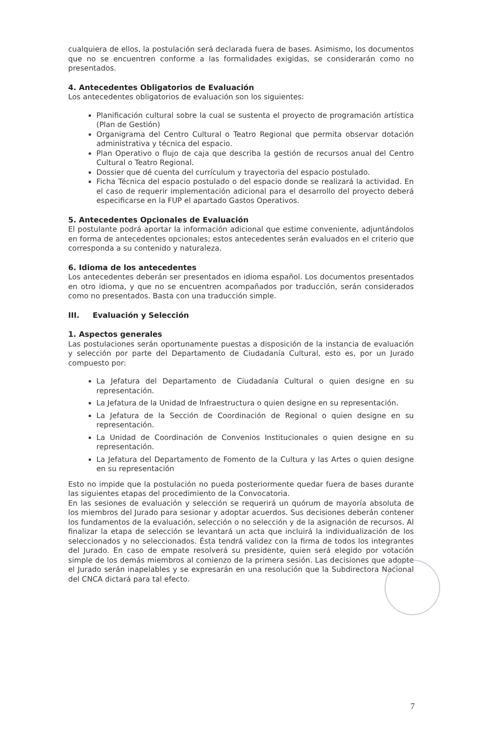cualquiera de ellos, la postulación será declarada fuera de bases. Asimismo, los documentos que no se encuentren conforme a las formalidades exigidas, se considerarán como no presentados.
4. Antecedentes Obligatorios de Evaluación
Los antecedentes obligatorios de evaluación son los siguientes:
Planificación cultural sobre la cual se sustenta el proyecto de programación artística (Plan de Gestión)
Organigrama del Centro Cultural o Teatro Regional que permita observar dotación administrativa y técnica del espacio.
Plan Operativo o flujo de caja que describa la gestión de recursos anual del Centro Cultural o Teatro Regional.
Dossier que dé cuenta del currículum y trayectoria del espacio postulado.
Ficha Técnica del espacio postulado o del espacio donde se realizará la actividad. En el caso de requerir implementación adicional para el desarrollo del proyecto deberá especificarse en la FUP el apartado Gastos Operativos.
5. Antecedentes Opcionales de Evaluación
El postulante podrá aportar la información adicional que estime conveniente, adjuntándolos en forma de antecedentes opcionales; estos antecedentes serán evaluados en el criterio que corresponda a su contenido y naturaleza.
6. Idioma de los antecedentes
Los antecedentes deberán ser presentados en idioma español. Los documentos presentados en otro idioma, y que no se encuentren acompañados por traducción, serán considerados como no presentados. Basta con una traducción simple.
III. Evaluación y Selección
1. Aspectos generales
Las postulaciones serán oportunamente puestas a disposición de la instancia de evaluación y selección por parte del Departamento de Ciudadanía Cultural, esto es, por un Jurado compuesto por:
La Jefatura del Departamento de Ciudadanía Cultural o quien designe en su representación.
La Jefatura de la Unidad de Infraestructura o quien designe en su representación.
La Jefatura de la Sección de Coordinación de Regional o quien designe en su representación.
La Unidad de Coordinación de Convenios Institucionales o quien designe en su representación.
La Jefatura del Departamento de Fomento de la Cultura y las Artes o quien designe en su representación
Esto no impide que la postulación no pueda posteriormente quedar fuera de bases durante las siguientes etapas del procedimiento de la Convocatoria.
En las sesiones de evaluación y selección se requerirá un quórum de mayoría absoluta de los miembros del Jurado para sesionar y adoptar acuerdos. Sus decisiones deberán contener los fundamentos de la evaluación, selección o no selección y de la asignación de recursos. Al finalizar la etapa de selección se levantará un acta que incluirá la individualización de los seleccionados y no seleccionados. Ésta tendrá validez con la firma de todos los integrantes del Jurado. En caso de empate resolverá su presidente, quien será elegido por votación simple de los demás miembros al comienzo de la primera sesión. Las decisiones que adopte el Jurado serán inapelables y se expresarán en una resolución que la Subdirectora Nacional del CNCA dictará para tal efecto.
7